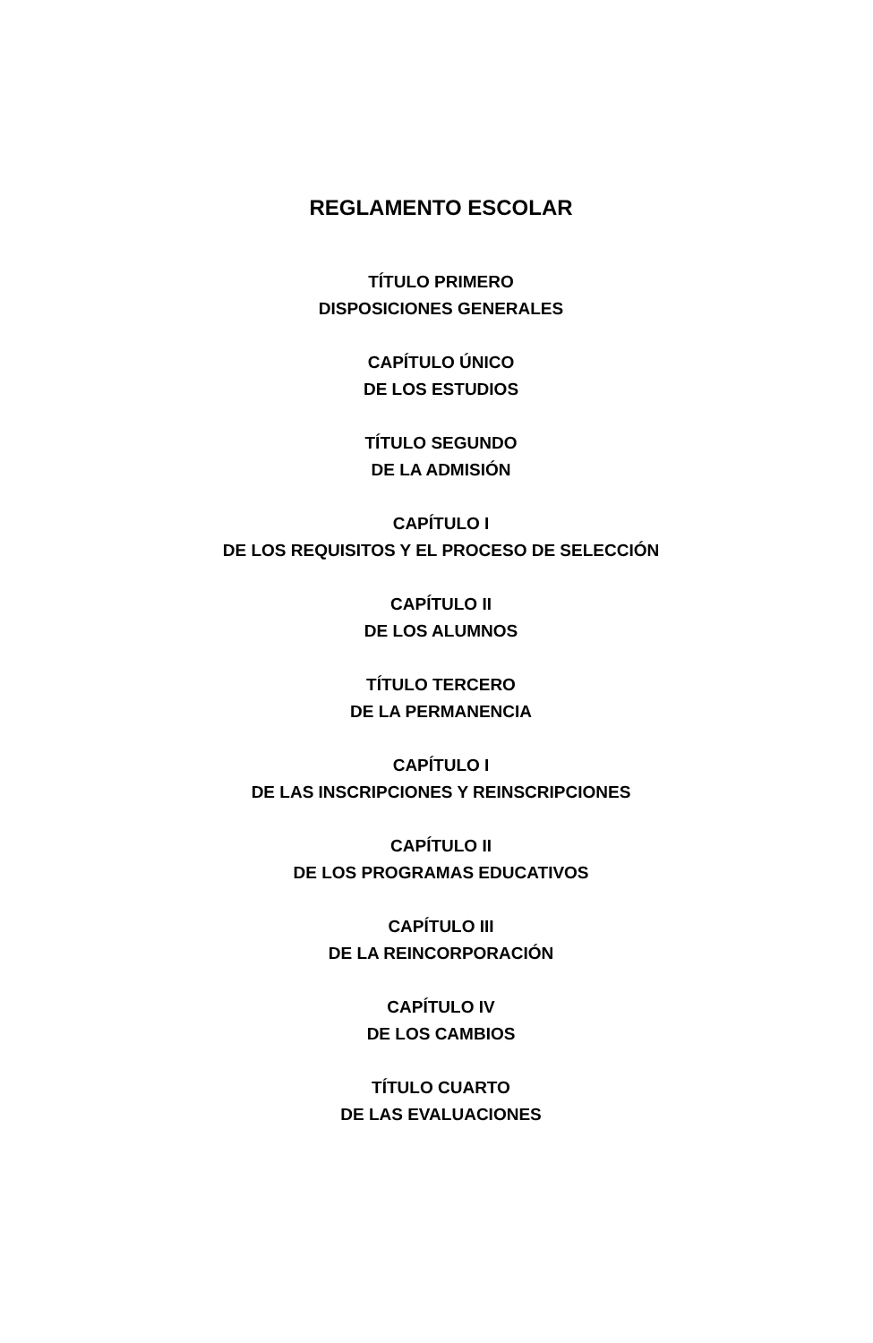REGLAMENTO ESCOLAR
TÍTULO PRIMERO
DISPOSICIONES GENERALES
CAPÍTULO ÚNICO
DE LOS ESTUDIOS
TÍTULO SEGUNDO
DE LA ADMISIÓN
CAPÍTULO I
DE LOS REQUISITOS Y EL PROCESO DE SELECCIÓN
CAPÍTULO II
DE LOS ALUMNOS
TÍTULO TERCERO
DE LA PERMANENCIA
CAPÍTULO I
DE LAS INSCRIPCIONES Y REINSCRIPCIONES
CAPÍTULO II
DE LOS PROGRAMAS EDUCATIVOS
CAPÍTULO III
DE LA REINCORPORACIÓN
CAPÍTULO IV
DE LOS CAMBIOS
TÍTULO CUARTO
DE LAS EVALUACIONES